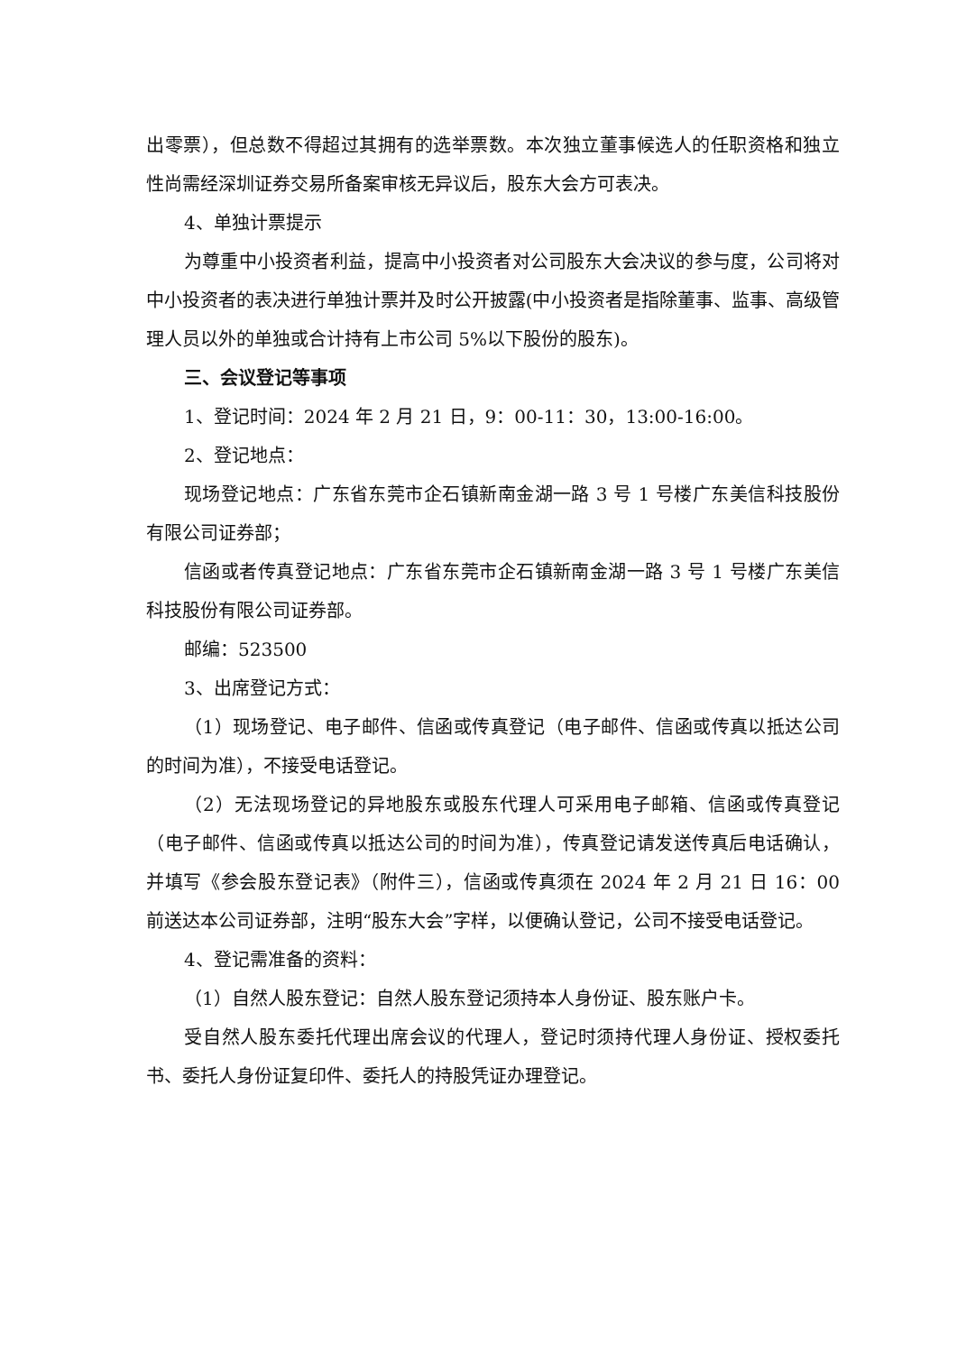出零票），但总数不得超过其拥有的选举票数。本次独立董事候选人的任职资格和独立性尚需经深圳证券交易所备案审核无异议后，股东大会方可表决。
4、单独计票提示
为尊重中小投资者利益，提高中小投资者对公司股东大会决议的参与度，公司将对中小投资者的表决进行单独计票并及时公开披露(中小投资者是指除董事、监事、高级管理人员以外的单独或合计持有上市公司 5%以下股份的股东)。
三、会议登记等事项
1、登记时间：2024 年 2 月 21 日，9：00-11：30，13:00-16:00。
2、登记地点：
现场登记地点：广东省东莞市企石镇新南金湖一路 3 号 1 号楼广东美信科技股份有限公司证券部；
信函或者传真登记地点：广东省东莞市企石镇新南金湖一路 3 号 1 号楼广东美信科技股份有限公司证券部。
邮编：523500
3、出席登记方式：
（1）现场登记、电子邮件、信函或传真登记（电子邮件、信函或传真以抵达公司的时间为准），不接受电话登记。
（2）无法现场登记的异地股东或股东代理人可采用电子邮箱、信函或传真登记（电子邮件、信函或传真以抵达公司的时间为准），传真登记请发送传真后电话确认，并填写《参会股东登记表》（附件三），信函或传真须在 2024 年 2 月 21 日 16：00 前送达本公司证券部，注明“股东大会”字样，以便确认登记，公司不接受电话登记。
4、登记需准备的资料：
（1）自然人股东登记：自然人股东登记须持本人身份证、股东账户卡。
受自然人股东委托代理出席会议的代理人，登记时须持代理人身份证、授权委托书、委托人身份证复印件、委托人的持股凭证办理登记。